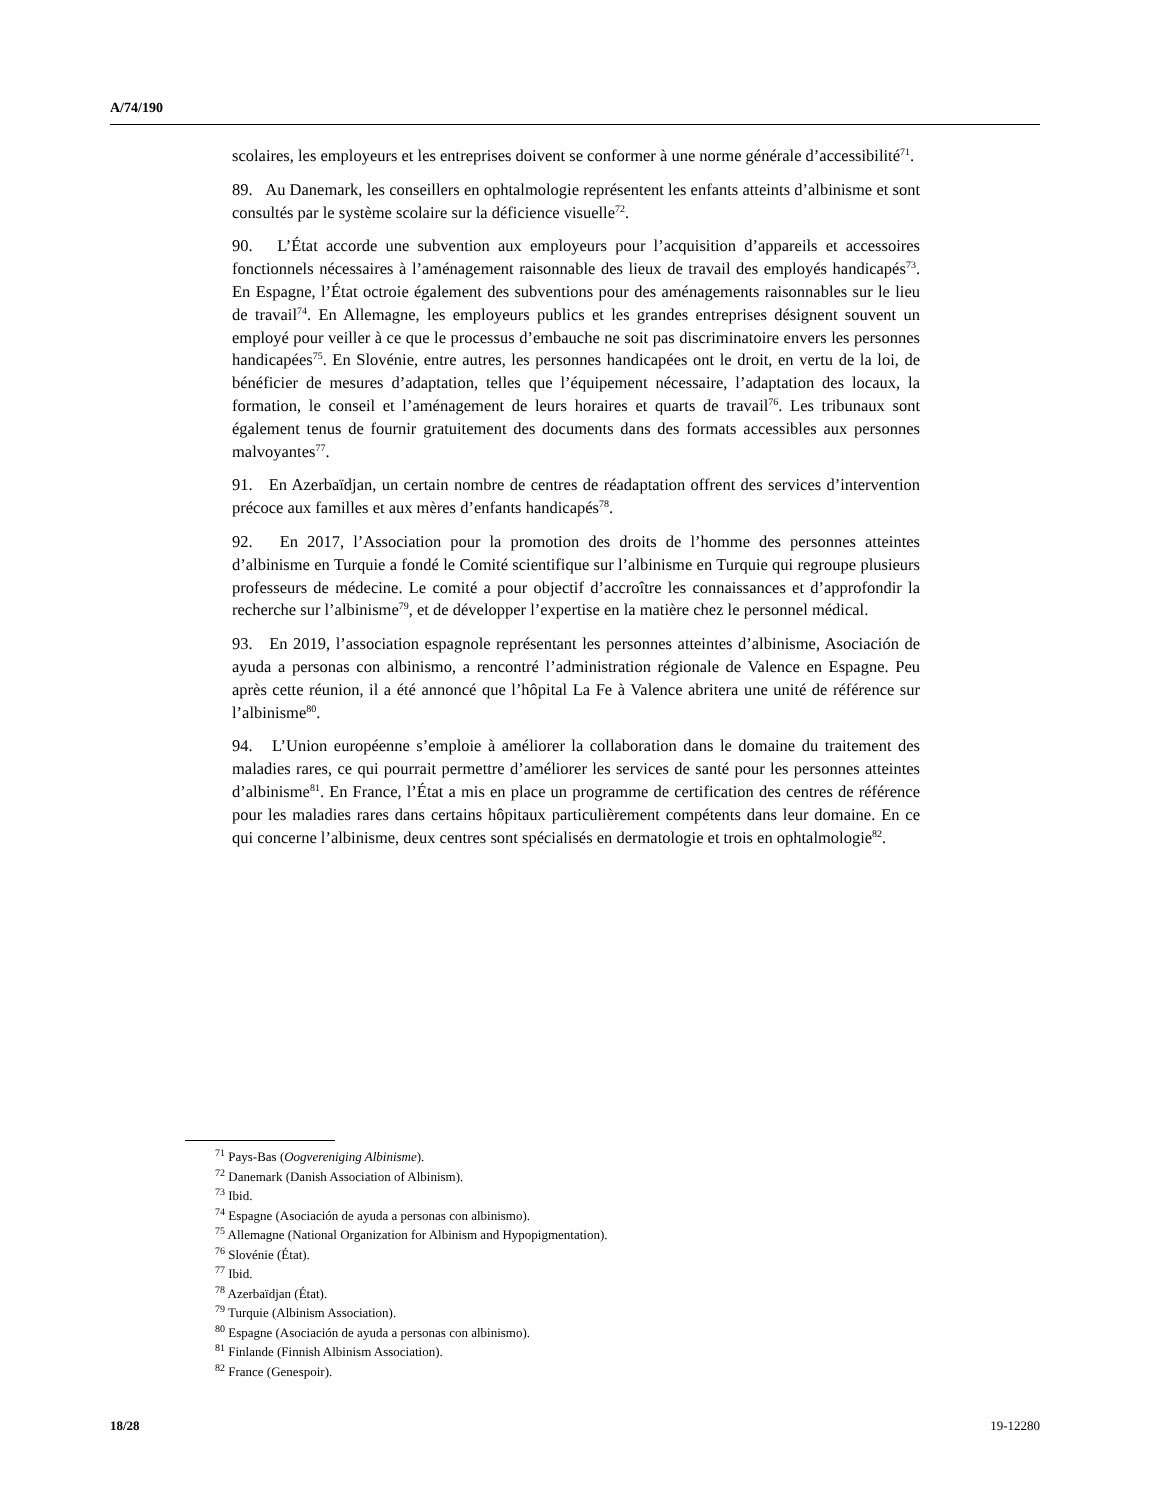A/74/190
scolaires, les employeurs et les entreprises doivent se conformer à une norme générale d’accessibilité<sup>71</sup>.
89. Au Danemark, les conseillers en ophtalmologie représentent les enfants atteints d’albinisme et sont consultés par le système scolaire sur la déficience visuelle<sup>72</sup>.
90. L’État accorde une subvention aux employeurs pour l’acquisition d’appareils et accessoires fonctionnels nécessaires à l’aménagement raisonnable des lieux de travail des employés handicapés<sup>73</sup>. En Espagne, l’État octroie également des subventions pour des aménagements raisonnables sur le lieu de travail<sup>74</sup>. En Allemagne, les employeurs publics et les grandes entreprises désignent souvent un employé pour veiller à ce que le processus d’embauche ne soit pas discriminatoire envers les personnes handicapées<sup>75</sup>. En Slovénie, entre autres, les personnes handicapées ont le droit, en vertu de la loi, de bénéficier de mesures d’adaptation, telles que l’équipement nécessaire, l’adaptation des locaux, la formation, le conseil et l’aménagement de leurs horaires et quarts de travail<sup>76</sup>. Les tribunaux sont également tenus de fournir gratuitement des documents dans des formats accessibles aux personnes malvoyantes<sup>77</sup>.
91. En Azerbaïdjan, un certain nombre de centres de réadaptation offrent des services d’intervention précoce aux familles et aux mères d’enfants handicapés<sup>78</sup>.
92. En 2017, l’Association pour la promotion des droits de l’homme des personnes atteintes d’albinisme en Turquie a fondé le Comité scientifique sur l’albinisme en Turquie qui regroupe plusieurs professeurs de médecine. Le comité a pour objectif d’accroître les connaissances et d’approfondir la recherche sur l’albinisme<sup>79</sup>, et de développer l’expertise en la matière chez le personnel médical.
93. En 2019, l’association espagnole représentant les personnes atteintes d’albinisme, Asociación de ayuda a personas con albinismo, a rencontré l’administration régionale de Valence en Espagne. Peu après cette réunion, il a été annoncé que l’hôpital La Fe à Valence abritera une unité de référence sur l’albinisme<sup>80</sup>.
94. L’Union européenne s’emploie à améliorer la collaboration dans le domaine du traitement des maladies rares, ce qui pourrait permettre d’améliorer les services de santé pour les personnes atteintes d’albinisme<sup>81</sup>. En France, l’État a mis en place un programme de certification des centres de référence pour les maladies rares dans certains hôpitaux particulièrement compétents dans leur domaine. En ce qui concerne l’albinisme, deux centres sont spécialisés en dermatologie et trois en ophtalmologie<sup>82</sup>.
<sup>71</sup> Pays-Bas (Oogvereniging Albinisme).
<sup>72</sup> Danemark (Danish Association of Albinism).
<sup>73</sup> Ibid.
<sup>74</sup> Espagne (Asociación de ayuda a personas con albinismo).
<sup>75</sup> Allemagne (National Organization for Albinism and Hypopigmentation).
<sup>76</sup> Slovénie (État).
<sup>77</sup> Ibid.
<sup>78</sup> Azerbaïdjan (État).
<sup>79</sup> Turquie (Albinism Association).
<sup>80</sup> Espagne (Asociación de ayuda a personas con albinismo).
<sup>81</sup> Finlande (Finnish Albinism Association).
<sup>82</sup> France (Genespoir).
18/28 19-12280